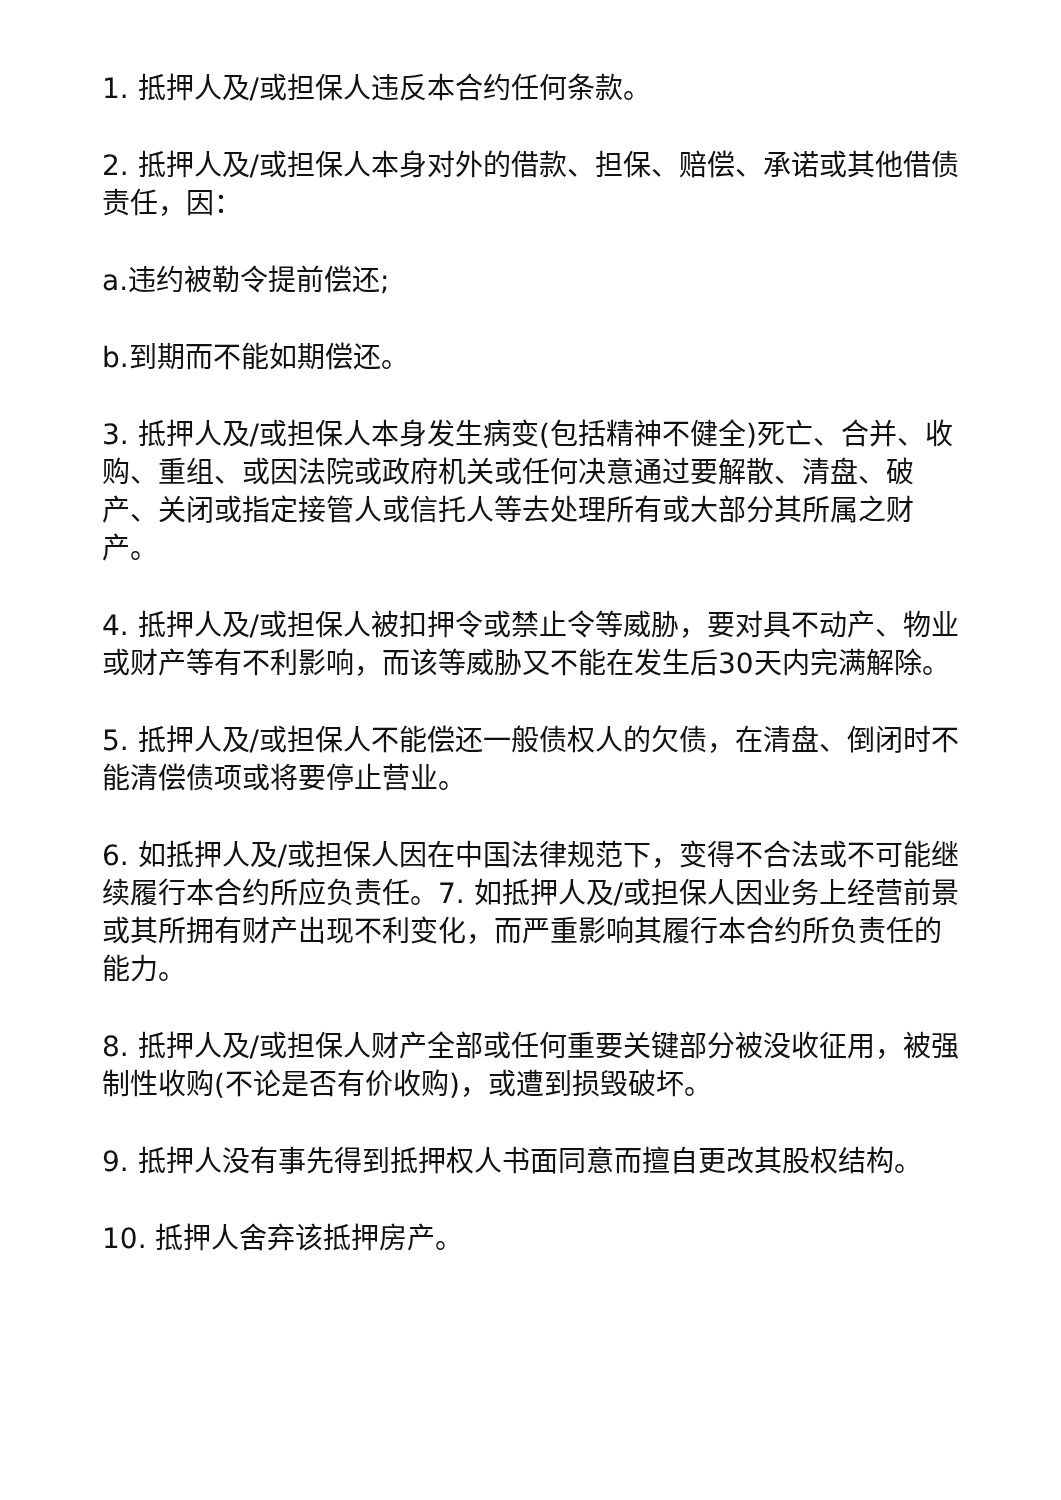1. 抵押人及/或担保人违反本合约任何条款。
2. 抵押人及/或担保人本身对外的借款、担保、赔偿、承诺或其他借债责任，因：
a.违约被勒令提前偿还;
b.到期而不能如期偿还。
3. 抵押人及/或担保人本身发生病变(包括精神不健全)死亡、合并、收购、重组、或因法院或政府机关或任何决意通过要解散、清盘、破产、关闭或指定接管人或信托人等去处理所有或大部分其所属之财产。
4. 抵押人及/或担保人被扣押令或禁止令等威胁，要对具不动产、物业或财产等有不利影响，而该等威胁又不能在发生后30天内完满解除。
5. 抵押人及/或担保人不能偿还一般债权人的欠债，在清盘、倒闭时不能清偿债项或将要停止营业。
6. 如抵押人及/或担保人因在中国法律规范下，变得不合法或不可能继续履行本合约所应负责任。7. 如抵押人及/或担保人因业务上经营前景或其所拥有财产出现不利变化，而严重影响其履行本合约所负责任的能力。
8. 抵押人及/或担保人财产全部或任何重要关键部分被没收征用，被强制性收购(不论是否有价收购)，或遭到损毁破坏。
9. 抵押人没有事先得到抵押权人书面同意而擅自更改其股权结构。
10. 抵押人舍弃该抵押房产。